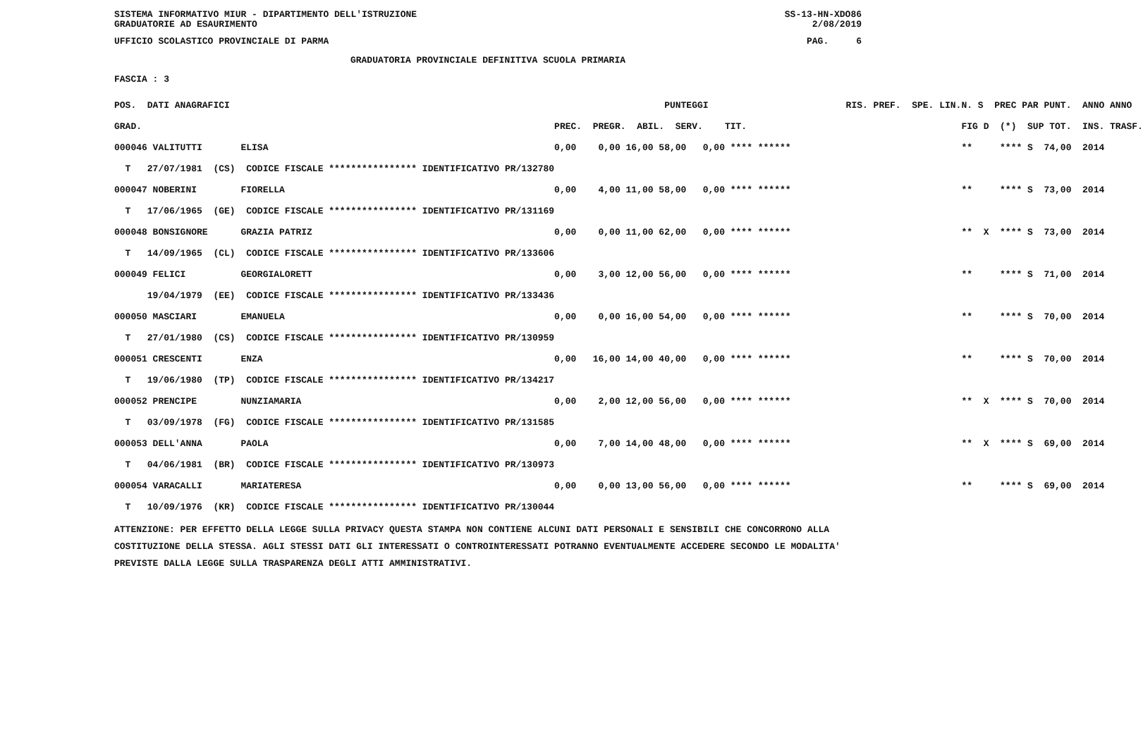SISTEMA INFORMATIVO MIUR - DIPARTIMENTO DELL'ISTRUZIONE SS-13-HN-XDO86
GRADUATORIE AD ESAURIMENTO 2/08/2019
UFFICIO SCOLASTICO PROVINCIALE DI PARMA PAG. 6
GRADUATORIA PROVINCIALE DEFINITIVA SCUOLA PRIMARIA
FASCIA : 3
| POS. DATI ANAGRAFICI | PUNTEGGI | RIS. PREF. SPE. LIN. | N. S PREC PAR | PUNT. ANNO ANNO |
| --- | --- | --- | --- | --- |
| GRAD. | PREC. PREGR. ABIL. SERV. TIT. | | FIG D (*) SUP | TOT. INS. TRASF. |
| 000046 VALITUTTI ELISA | 0,00 0,00 16,00 58,00 0,00 **** ****** | | ** **** S | 74,00 2014 |
| T 27/07/1981 (CS) CODICE FISCALE **************** IDENTIFICATIVO PR/132780 | | | | |
| 000047 NOBERINI FIORELLA | 0,00 4,00 11,00 58,00 0,00 **** ****** | | ** **** S | 73,00 2014 |
| T 17/06/1965 (GE) CODICE FISCALE **************** IDENTIFICATIVO PR/131169 | | | | |
| 000048 BONSIGNORE GRAZIA PATRIZ | 0,00 0,00 11,00 62,00 0,00 **** ****** | | ** X **** S | 73,00 2014 |
| T 14/09/1965 (CL) CODICE FISCALE **************** IDENTIFICATIVO PR/133606 | | | | |
| 000049 FELICI GEORGIALORETT | 0,00 3,00 12,00 56,00 0,00 **** ****** | | ** **** S | 71,00 2014 |
| 19/04/1979 (EE) CODICE FISCALE **************** IDENTIFICATIVO PR/133436 | | | | |
| 000050 MASCIARI EMANUELA | 0,00 0,00 16,00 54,00 0,00 **** ****** | | ** **** S | 70,00 2014 |
| T 27/01/1980 (CS) CODICE FISCALE **************** IDENTIFICATIVO PR/130959 | | | | |
| 000051 CRESCENTI ENZA | 0,00 16,00 14,00 40,00 0,00 **** ****** | | ** **** S | 70,00 2014 |
| T 19/06/1980 (TP) CODICE FISCALE **************** IDENTIFICATIVO PR/134217 | | | | |
| 000052 PRENCIPE NUNZIAMARIA | 0,00 2,00 12,00 56,00 0,00 **** ****** | | ** X **** S | 70,00 2014 |
| T 03/09/1978 (FG) CODICE FISCALE **************** IDENTIFICATIVO PR/131585 | | | | |
| 000053 DELL'ANNA PAOLA | 0,00 7,00 14,00 48,00 0,00 **** ****** | | ** X **** S | 69,00 2014 |
| T 04/06/1981 (BR) CODICE FISCALE **************** IDENTIFICATIVO PR/130973 | | | | |
| 000054 VARACALLI MARIATERESA | 0,00 0,00 13,00 56,00 0,00 **** ****** | | ** **** S | 69,00 2014 |
| T 10/09/1976 (KR) CODICE FISCALE **************** IDENTIFICATIVO PR/130044 | | | | |
ATTENZIONE: PER EFFETTO DELLA LEGGE SULLA PRIVACY QUESTA STAMPA NON CONTIENE ALCUNI DATI PERSONALI E SENSIBILI CHE CONCORRONO ALLA COSTITUZIONE DELLA STESSA. AGLI STESSI DATI GLI INTERESSATI O CONTROINTERESSATI POTRANNO EVENTUALMENTE ACCEDERE SECONDO LE MODALITA' PREVISTE DALLA LEGGE SULLA TRASPARENZA DEGLI ATTI AMMINISTRATIVI.